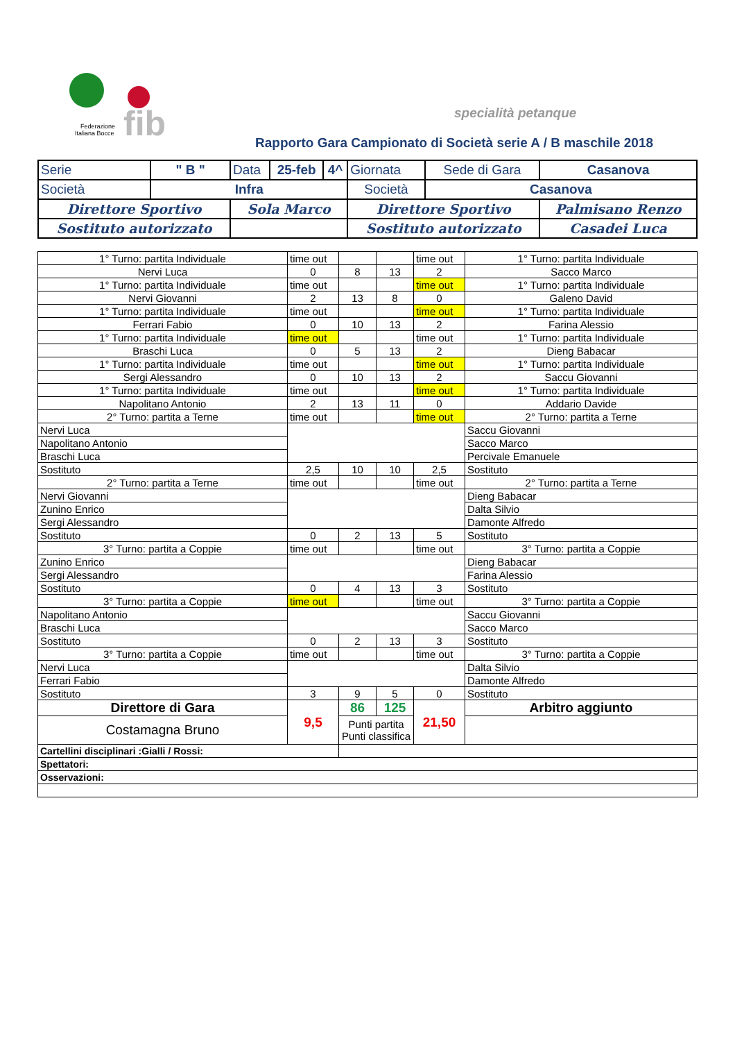fib
Federazione
Italiana Bocce
specialità petanque
Rapporto Gara Campionato di Società serie A / B maschile 2018
| Serie | " B " | Data | 25-feb | 4^ | Giornata | Sede di Gara | Casanova |
| Società | Infra | | | | Società | Casanova | |
| Direttore Sportivo | | Sola Marco | | | Direttore Sportivo | | Palmisano Renzo |
| Sostituto autorizzato | | | | | Sostituto autorizzato | | Casadei Luca |
| 1° Turno: partita Individuale | time out | | | time out | 1° Turno: partita Individuale |
| Nervi Luca | 0 | 8 | 13 | 2 | Sacco Marco |
| 1° Turno: partita Individuale | time out | | | time out | 1° Turno: partita Individuale |
| Nervi Giovanni | 2 | 13 | 8 | 0 | Galeno David |
| 1° Turno: partita Individuale | time out | | | time out | 1° Turno: partita Individuale |
| Ferrari Fabio | 0 | 10 | 13 | 2 | Farina Alessio |
| 1° Turno: partita Individuale | time out | | | time out | 1° Turno: partita Individuale |
| Braschi Luca | 0 | 5 | 13 | 2 | Dieng Babacar |
| 1° Turno: partita Individuale | time out | | | time out | 1° Turno: partita Individuale |
| Sergi Alessandro | 0 | 10 | 13 | 2 | Saccu Giovanni |
| 1° Turno: partita Individuale | time out | | | time out | 1° Turno: partita Individuale |
| Napolitano Antonio | 2 | 13 | 11 | 0 | Addario Davide |
| 2° Turno: partita a Terne | time out | | | time out | 2° Turno: partita a Terne |
| Nervi Luca | | | | | Saccu Giovanni |
| Napolitano Antonio | | | | | Sacco Marco |
| Braschi Luca | | | | | Percivale Emanuele |
| Sostituto | 2,5 | 10 | 10 | 2,5 | Sostituto |
| 2° Turno: partita a Terne | time out | | | time out | 2° Turno: partita a Terne |
| Nervi Giovanni | | | | | Dieng Babacar |
| Zunino Enrico | | | | | Dalta Silvio |
| Sergi Alessandro | | | | | Damonte Alfredo |
| Sostituto | 0 | 2 | 13 | 5 | Sostituto |
| 3° Turno: partita a Coppie | time out | | | time out | 3° Turno: partita a Coppie |
| Zunino Enrico | | | | | Dieng Babacar |
| Sergi Alessandro | | | | | Farina Alessio |
| Sostituto | 0 | 4 | 13 | 3 | Sostituto |
| 3° Turno: partita a Coppie | time out | | | time out | 3° Turno: partita a Coppie |
| Napolitano Antonio | | | | | Saccu Giovanni |
| Braschi Luca | | | | | Sacco Marco |
| Sostituto | 0 | 2 | 13 | 3 | Sostituto |
| 3° Turno: partita a Coppie | time out | | | time out | 3° Turno: partita a Coppie |
| Nervi Luca | | | | | Dalta Silvio |
| Ferrari Fabio | | | | | Damonte Alfredo |
| Sostituto | 3 | 9 | 5 | 0 | Sostituto |
| Direttore di Gara | 9,5 | 86 | 125 | 21,50 | Arbitro aggiunto |
| Costamagna Bruno | | Punti partita Punti classifica | | | |
| Cartellini disciplinari :Gialli / Rossi: | | | | | |
| Spettatori: | | | | | |
| Osservazioni: | | | | | |